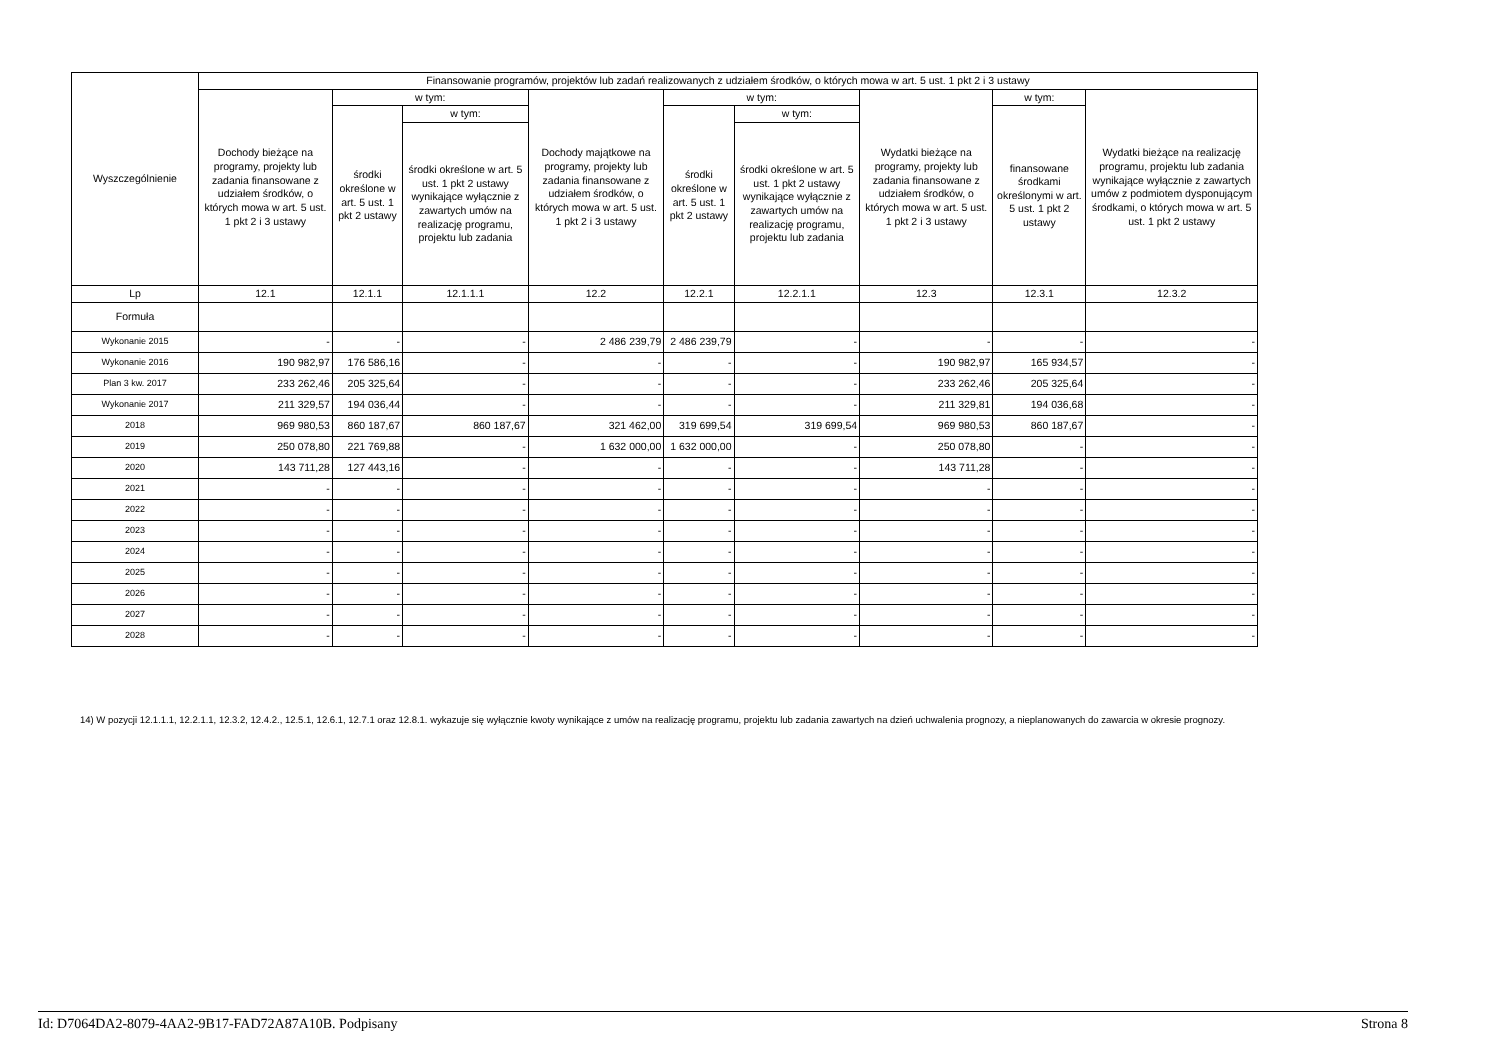| Wyszczególnienie | Finansowanie programów, projektów lub zadań realizowanych z udziałem środków, o których mowa w art. 5 ust. 1 pkt 2 i 3 ustawy | | | | | | | | |
| --- | --- | --- | --- | --- | --- | --- | --- | --- | --- |
| | Dochody bieżące na programy, projekty lub zadania finansowane z udziałem środków, o których mowa w art. 5 ust. 1 pkt 2 i 3 ustawy | w tym: | | Dochody majątkowe na programy, projekty lub zadania finansowane z udziałem środków, o których mowa w art. 5 ust. 1 pkt 2 i 3 ustawy | w tym: | | Wydatki bieżące na programy, projekty lub zadania finansowane z udziałem środków, o których mowa w art. 5 ust. 1 pkt 2 i 3 ustawy | w tym: | Wydatki bieżące na realizację programu, projektu lub zadania wynikające wyłącznie z zawartych umów z podmiotem dysponującym środkami, o których mowa w art. 5 ust. 1 pkt 2 ustawy |
| | | środki określone w art. 5 ust. 1 pkt 2 ustawy | w tym: | | środki określone w art. 5 ust. 1 pkt 2 ustawy | w tym: | | finansowane środkami określonymi w art. 5 ust. 1 pkt 2 ustawy | |
| | | | środki określone w art. 5 ust. 1 pkt 2 ustawy wynikające wyłącznie z zawartych umów na realizację programu, projektu lub zadania | | | środki określone w art. 5 ust. 1 pkt 2 ustawy wynikające wyłącznie z zawartych umów na realizację programu, projektu lub zadania | | | |
| Lp | 12.1 | 12.1.1 | 12.1.1.1 | 12.2 | 12.2.1 | 12.2.1.1 | 12.3 | 12.3.1 | 12.3.2 |
| Formuła | | | | | | | | | |
| Wykonanie 2015 | - | - | - | 2 486 239,79 | 2 486 239,79 | - | - | - | - |
| Wykonanie 2016 | 190 982,97 | 176 586,16 | - | - | - | - | 190 982,97 | 165 934,57 | - |
| Plan 3 kw. 2017 | 233 262,46 | 205 325,64 | - | - | - | - | 233 262,46 | 205 325,64 | - |
| Wykonanie 2017 | 211 329,57 | 194 036,44 | - | - | - | - | 211 329,81 | 194 036,68 | - |
| 2018 | 969 980,53 | 860 187,67 | 860 187,67 | 321 462,00 | 319 699,54 | 319 699,54 | 969 980,53 | 860 187,67 | - |
| 2019 | 250 078,80 | 221 769,88 | - | 1 632 000,00 | 1 632 000,00 | - | 250 078,80 | - | - |
| 2020 | 143 711,28 | 127 443,16 | - | - | - | - | 143 711,28 | - | - |
| 2021 | - | - | - | - | - | - | - | - | - |
| 2022 | - | - | - | - | - | - | - | - | - |
| 2023 | - | - | - | - | - | - | - | - | - |
| 2024 | - | - | - | - | - | - | - | - | - |
| 2025 | - | - | - | - | - | - | - | - | - |
| 2026 | - | - | - | - | - | - | - | - | - |
| 2027 | - | - | - | - | - | - | - | - | - |
| 2028 | - | - | - | - | - | - | - | - | - |
14) W pozycji 12.1.1.1, 12.2.1.1, 12.3.2, 12.4.2., 12.5.1, 12.6.1, 12.7.1 oraz 12.8.1. wykazuje się wyłącznie kwoty wynikające z umów na realizację programu, projektu lub zadania zawartych na dzień uchwalenia prognozy, a nieplanowanych do zawarcia w okresie prognozy.
Id: D7064DA2-8079-4AA2-9B17-FAD72A87A10B. Podpisany Strona 8